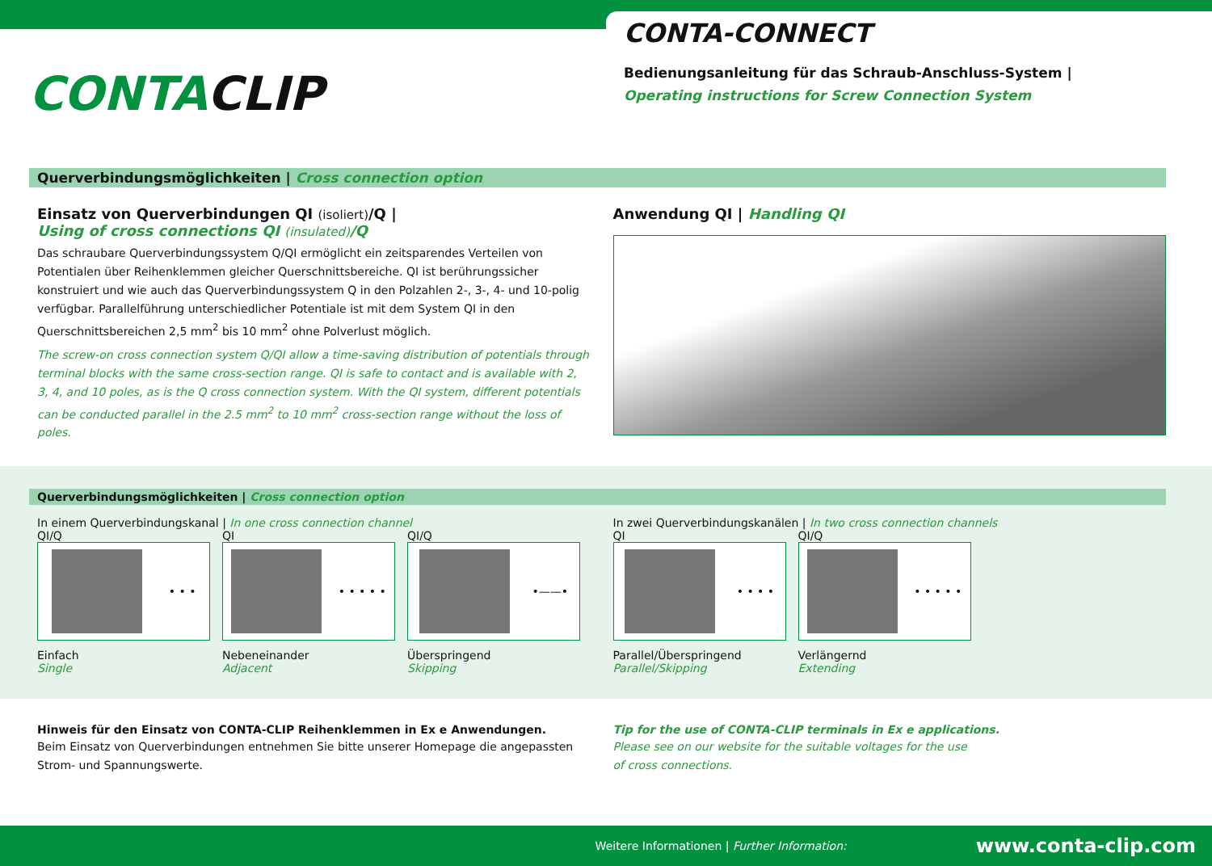CONTACLIP
CONTA-CONNECT
Bedienungsanleitung für das Schraub-Anschluss-System |
Operating instructions for Screw Connection System
Querverbindungsmöglichkeiten | Cross connection option
Einsatz von Querverbindungen QI (isoliert)/Q |
Using of cross connections QI (insulated)/Q
Das schraubare Querverbindungssystem Q/QI ermöglicht ein zeitsparendes Verteilen von Potentialen über Reihenklemmen gleicher Querschnittsbereiche. QI ist berührungssicher konstruiert und wie auch das Querverbindungssystem Q in den Polzahlen 2-, 3-, 4- und 10-polig verfügbar. Parallelführung unterschiedlicher Potentiale ist mit dem System QI in den Querschnittsbereichen 2,5 mm<sup>2</sup> bis 10 mm<sup>2</sup> ohne Polverlust möglich.
The screw-on cross connection system Q/QI allow a time-saving distribution of potentials through terminal blocks with the same cross-section range. QI is safe to contact and is available with 2, 3, 4, and 10 poles, as is the Q cross connection system. With the QI system, different potentials can be conducted parallel in the 2.5 mm<sup>2</sup> to 10 mm<sup>2</sup> cross-section range without the loss of poles.
Anwendung QI | Handling QI
Querverbindungsmöglichkeiten | Cross connection option
In einem Querverbindungskanal | In one cross connection channel
QI/Q
• • •
Einfach
Single
QI
• • • • •
Nebeneinander
Adjacent
QI/Q
•——•
Überspringend
Skipping
In zwei Querverbindungskanälen | In two cross connection channels
QI
• • • •
Parallel/Überspringend
Parallel/Skipping
QI/Q
• • • • •
Verlängernd
Extending
Hinweis für den Einsatz von CONTA-CLIP Reihenklemmen in Ex e Anwendungen.
Beim Einsatz von Querverbindungen entnehmen Sie bitte unserer Homepage die angepassten Strom- und Spannungswerte.
Tip for the use of CONTA-CLIP terminals in Ex e applications.
Please see on our website for the suitable voltages for the use
of cross connections.
Weitere Informationen | Further Information: www.conta-clip.com